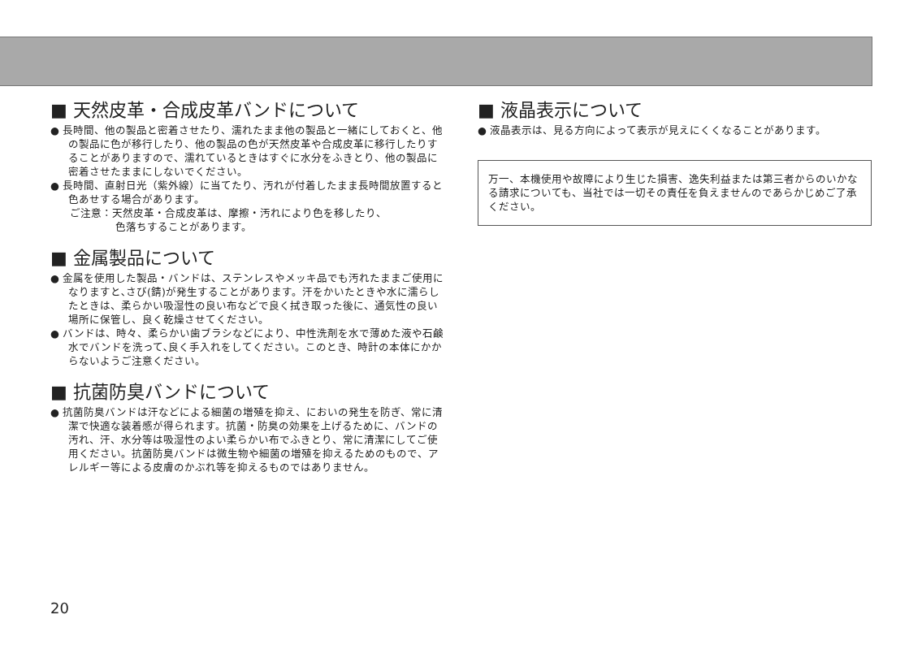■ 天然皮革・合成皮革バンドについて
● 長時間、他の製品と密着させたり、濡れたまま他の製品と一緒にしておくと、他の製品に色が移行したり、他の製品の色が天然皮革や合成皮革に移行したりすることがありますので、濡れているときはすぐに水分をふきとり、他の製品に密着させたままにしないでください。
● 長時間、直射日光（紫外線）に当てたり、汚れが付着したまま長時間放置すると色あせする場合があります。
ご注意：天然皮革・合成皮革は、摩擦・汚れにより色を移したり、
色落ちすることがあります。
■ 金属製品について
● 金属を使用した製品・バンドは、ステンレスやメッキ品でも汚れたままご使用になりますと､さび(錆)が発生することがあります。汗をかいたときや水に濡らしたときは、柔らかい吸湿性の良い布などで良く拭き取った後に、通気性の良い場所に保管し、良く乾燥させてください。
● バンドは、時々、柔らかい歯ブラシなどにより、中性洗剤を水で薄めた液や石鹸水でバンドを洗って､良く手入れをしてください。このとき、時計の本体にかからないようご注意ください。
■ 抗菌防臭バンドについて
● 抗菌防臭バンドは汗などによる細菌の増殖を抑え、においの発生を防ぎ、常に清潔で快適な装着感が得られます。抗菌・防臭の効果を上げるために、バンドの汚れ、汗、水分等は吸湿性のよい柔らかい布でふきとり、常に清潔にしてご使用ください。抗菌防臭バンドは微生物や細菌の増殖を抑えるためのもので、アレルギー等による皮膚のかぶれ等を抑えるものではありません。
■ 液晶表示について
● 液晶表示は、見る方向によって表示が見えにくくなることがあります。
万一、本機使用や故障により生じた損害、逸失利益または第三者からのいかなる請求についても、当社では一切その責任を負えませんのであらかじめご了承ください。
20